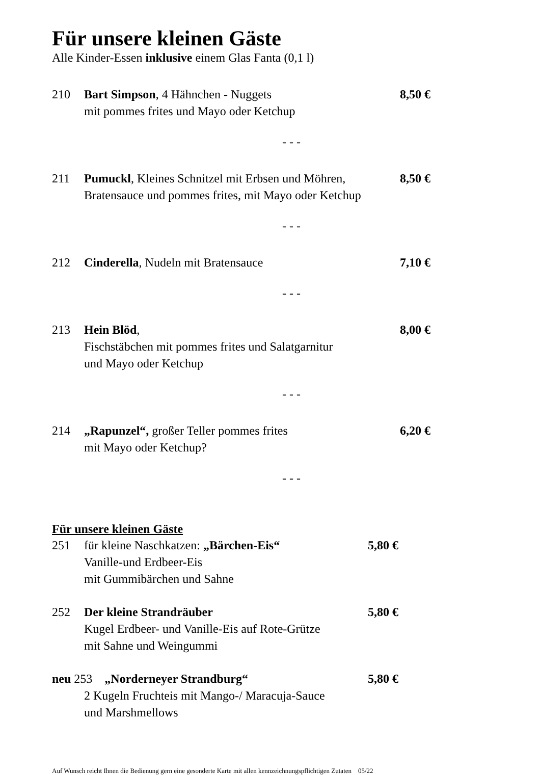Für unsere kleinen Gäste
Alle Kinder-Essen inklusive einem Glas Fanta (0,1 l)
210 Bart Simpson, 4 Hähnchen - Nuggets
mit pommes frites und Mayo oder Ketchup 8,50 €
- - -
211 Pumuckl, Kleines Schnitzel mit Erbsen und Möhren,
Bratensauce und pommes frites, mit Mayo oder Ketchup 8,50 €
- - -
212 Cinderella, Nudeln mit Bratensauce 7,10 €
- - -
213 Hein Blöd,
Fischstäbchen mit pommes frites und Salatgarnitur
und Mayo oder Ketchup 8,00 €
- - -
214 „Rapunzel“, großer Teller pommes frites
mit Mayo oder Ketchup? 6,20 €
- - -
Für unsere kleinen Gäste
251 für kleine Naschkatzen: „Bärchen-Eis“
Vanille-und Erdbeer-Eis
mit Gummibärchen und Sahne 5,80 €
252 Der kleine Strandräuber
Kugel Erdbeer- und Vanille-Eis auf Rote-Grütze
mit Sahne und Weingummi 5,80 €
neu 253 „Norderneyer Strandburg“5,80 € 2 Kugeln Fruchteis mit Mango-/ Maracuja-Sauce
und Marshmellows
Auf Wunsch reicht Ihnen die Bedienung gern eine gesonderte Karte mit allen kennzeichnungspflichtigen Zutaten 05/22